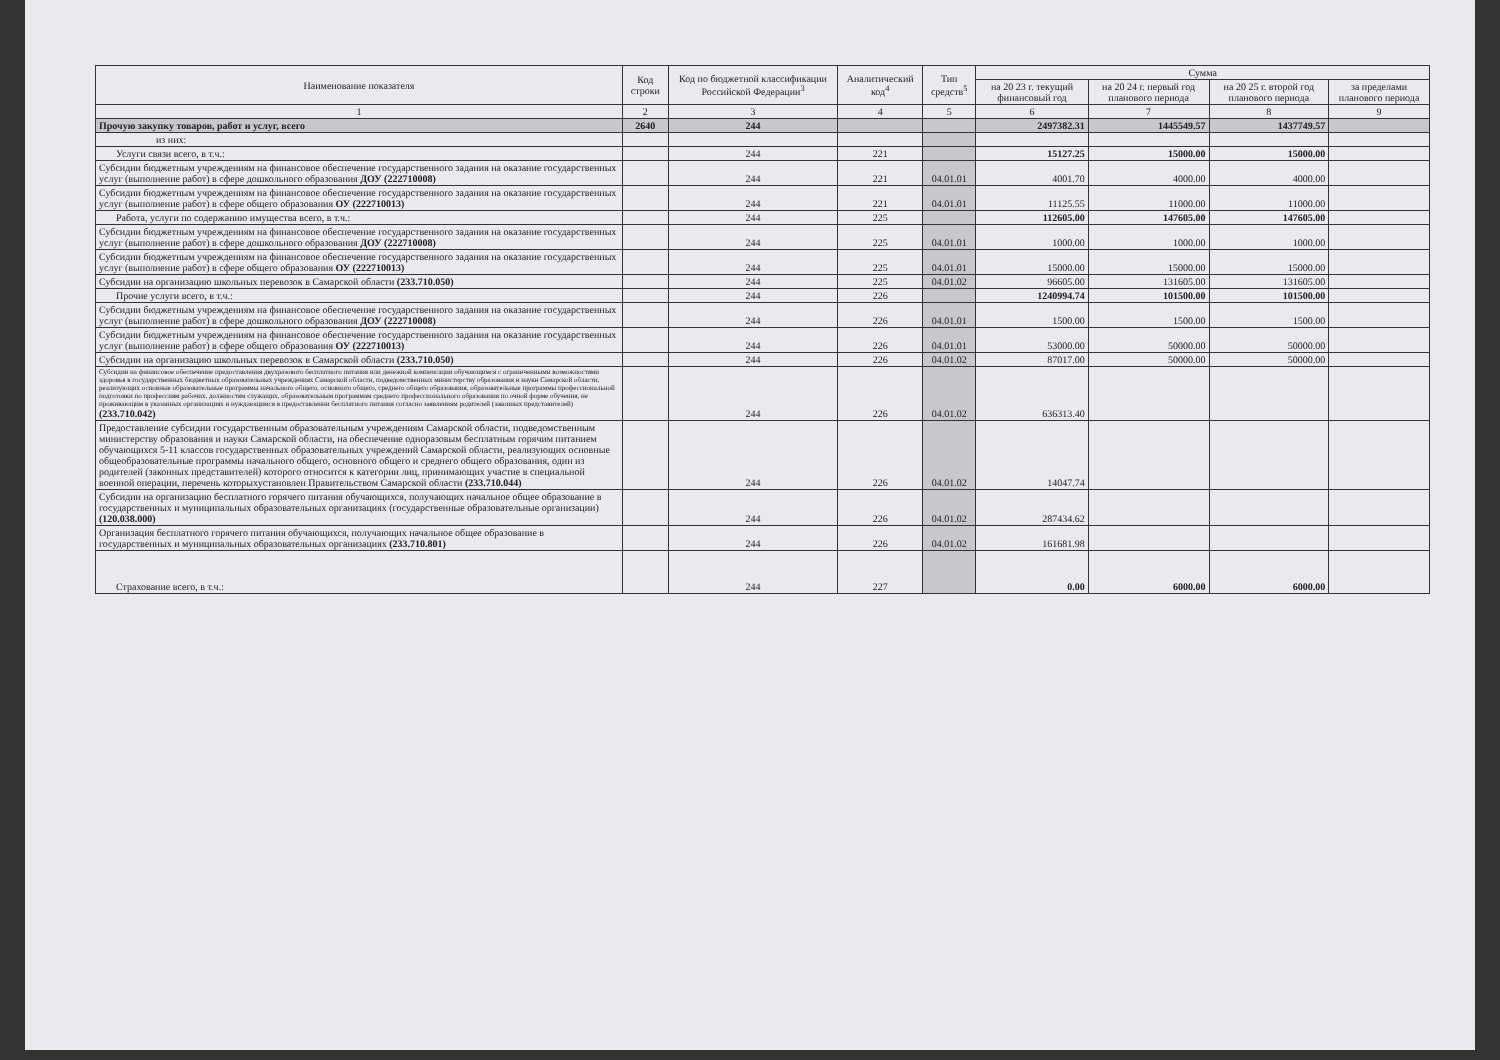| Наименование показателя | Код строки | Код по бюджетной классификации Российской Федерации<sup>3</sup> | Аналитический код<sup>4</sup> | Тип средств<sup>5</sup> | Сумма | | | |
| --- | --- | --- | --- | --- | --- | --- | --- | --- |
| | | | | | на 20 23 г. текущий финансовый год | на 20 24 г. первый год планового периода | на 20 25 г. второй год планового периода | за пределами планового периода |
| 1 | 2 | 3 | 4 | 5 | 6 | 7 | 8 | 9 |
| Прочую закупку товаров, работ и услуг, всего | 2640 | 244 | | | 2497382.31 | 1445549.57 | 1437749.57 | |
| из них: | | | | | | | | |
| Услуги связи всего, в т.ч.: | | 244 | 221 | | 15127.25 | 15000.00 | 15000.00 | |
| Субсидии бюджетным учреждениям на финансовое обеспечение государственного задания на оказание государственных услуг (выполнение работ) в сфере дошкольного образования ДОУ (222710008) | | 244 | 221 | 04.01.01 | 4001.70 | 4000.00 | 4000.00 | |
| Субсидии бюджетным учреждениям на финансовое обеспечение государственного задания на оказание государственных услуг (выполнение работ) в сфере общего образования ОУ (222710013) | | 244 | 221 | 04.01.01 | 11125.55 | 11000.00 | 11000.00 | |
| Работа, услуги по содержанию имущества всего, в т.ч.: | | 244 | 225 | | 112605.00 | 147605.00 | 147605.00 | |
| Субсидии бюджетным учреждениям на финансовое обеспечение государственного задания на оказание государственных услуг (выполнение работ) в сфере дошкольного образования ДОУ (222710008) | | 244 | 225 | 04.01.01 | 1000.00 | 1000.00 | 1000.00 | |
| Субсидии бюджетным учреждениям на финансовое обеспечение государственного задания на оказание государственных услуг (выполнение работ) в сфере общего образования ОУ (222710013) | | 244 | 225 | 04.01.01 | 15000.00 | 15000.00 | 15000.00 | |
| Субсидии на организацию школьных перевозок в Самарской области (233.710.050) | | 244 | 225 | 04.01.02 | 96605.00 | 131605.00 | 131605.00 | |
| Прочие услуги всего, в т.ч.: | | 244 | 226 | | 1240994.74 | 101500.00 | 101500.00 | |
| Субсидии бюджетным учреждениям на финансовое обеспечение государственного задания на оказание государственных услуг (выполнение работ) в сфере дошкольного образования ДОУ (222710008) | | 244 | 226 | 04.01.01 | 1500.00 | 1500.00 | 1500.00 | |
| Субсидии бюджетным учреждениям на финансовое обеспечение государственного задания на оказание государственных услуг (выполнение работ) в сфере общего образования ОУ (222710013) | | 244 | 226 | 04.01.01 | 53000.00 | 50000.00 | 50000.00 | |
| Субсидии на организацию школьных перевозок в Самарской области (233.710.050) | | 244 | 226 | 04.01.02 | 87017.00 | 50000.00 | 50000.00 | |
| Субсидии на финансовое обеспечение предоставления двухразового бесплатного питания или денежной компенсации обучающимся с ограниченными возможностями здоровья в государственных бюджетных образовательных учреждениях Самарской области, подведомственных министерству образования и науки Самарской области, реализующих основные образовательные программы начального общего, основного общего, среднего общего образования, образовательные программы профессиональной подготовки по профессиям рабочих, должностям служащих, образовательным программам среднего профессионального образования по очной форме обучения, не проживающим в указанных организациях и нуждающимся в предоставлении бесплатного питания согласно заявлениям родителей (законных представителей) (233.710.042) | | 244 | 226 | 04.01.02 | 636313.40 | | | |
| Предоставление субсидии государственным образовательным учреждениям Самарской области, подведомственным министерству образования и науки Самарской области, на обеспечение одноразовым бесплатным горячим питанием обучающихся 5-11 классов государственных образовательных учреждений Самарской области, реализующих основные общеобразовательные программы начального общего, основного общего и среднего общего образования, один из родителей (законных представителей) которого относится к категории лиц, принимающих участие в специальной военной операции, перечень которыхустановлен Правительством Самарской области (233.710.044) | | 244 | 226 | 04.01.02 | 14047.74 | | | |
| Субсидии на организацию бесплатного горячего питания обучающихся, получающих начальное общее образование в государственных и муниципальных образовательных организациях (государственные образовательные организации) (120.038.000) | | 244 | 226 | 04.01.02 | 287434.62 | | | |
| Организация бесплатного горячего питания обучающихся, получающих начальное общее образование в государственных и муниципальных образовательных организациях (233.710.801) | | 244 | 226 | 04.01.02 | 161681.98 | | | |
| Страхование всего, в т.ч.: | | 244 | 227 | | 0.00 | 6000.00 | 6000.00 | |